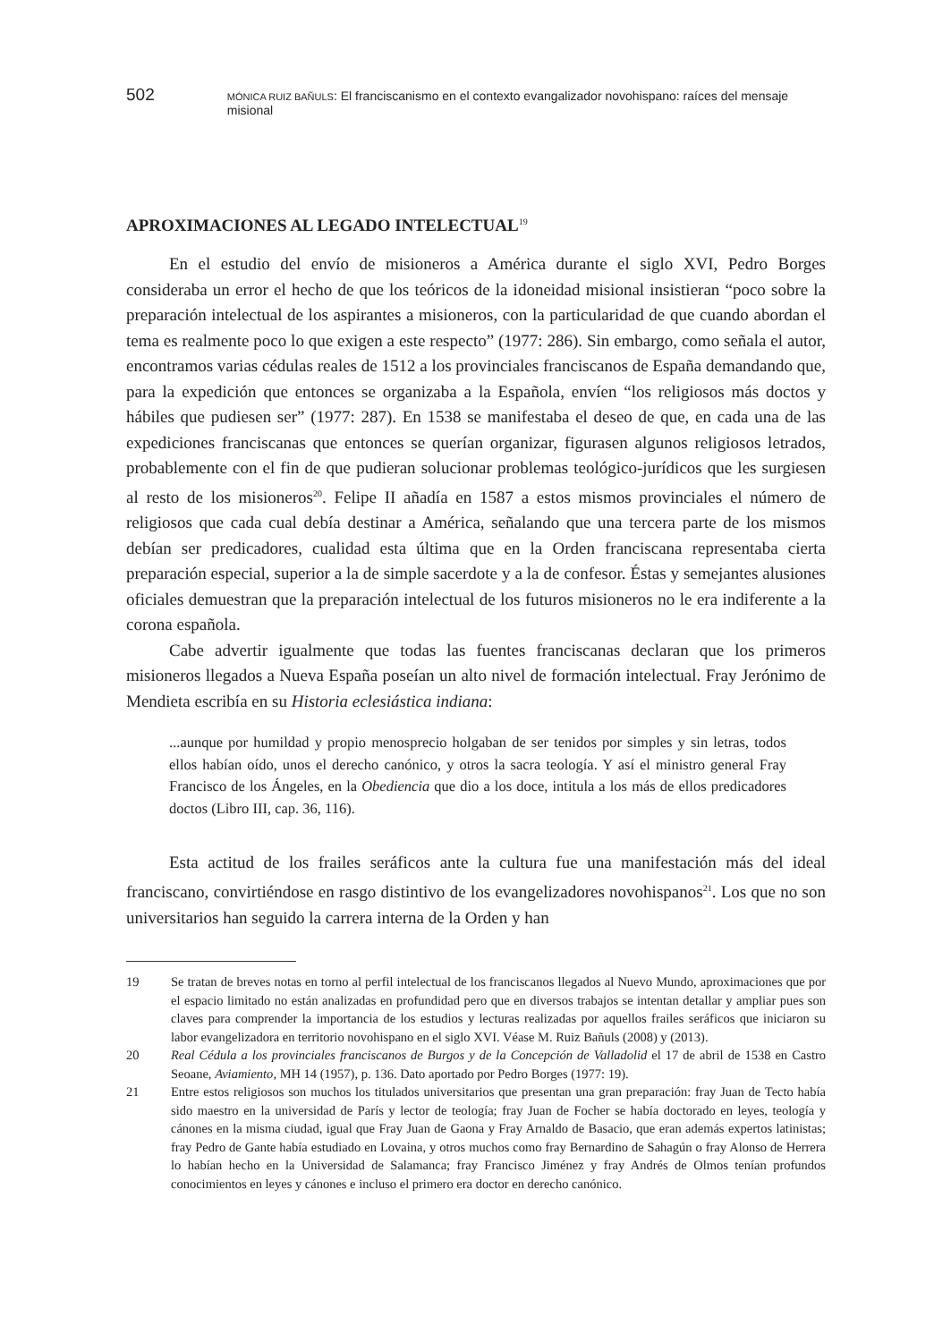502 MÓNICA RUIZ BAÑULS: El franciscanismo en el contexto evangalizador novohispano: raíces del mensaje misional
APROXIMACIONES AL LEGADO INTELECTUAL<sup>19</sup>
En el estudio del envío de misioneros a América durante el siglo XVI, Pedro Borges consideraba un error el hecho de que los teóricos de la idoneidad misional insistieran “poco sobre la preparación intelectual de los aspirantes a misioneros, con la particularidad de que cuando abordan el tema es realmente poco lo que exigen a este respecto” (1977: 286). Sin embargo, como señala el autor, encontramos varias cédulas reales de 1512 a los provinciales franciscanos de España demandando que, para la expedición que entonces se organizaba a la Española, envíen “los religiosos más doctos y hábiles que pudiesen ser” (1977: 287). En 1538 se manifestaba el deseo de que, en cada una de las expediciones franciscanas que entonces se querían organizar, figurasen algunos religiosos letrados, probablemente con el fin de que pudieran solucionar problemas teológico-jurídicos que les surgiesen al resto de los misioneros<sup>20</sup>. Felipe II añadía en 1587 a estos mismos provinciales el número de religiosos que cada cual debía destinar a América, señalando que una tercera parte de los mismos debían ser predicadores, cualidad esta última que en la Orden franciscana representaba cierta preparación especial, superior a la de simple sacerdote y a la de confesor. Éstas y semejantes alusiones oficiales demuestran que la preparación intelectual de los futuros misioneros no le era indiferente a la corona española.
Cabe advertir igualmente que todas las fuentes franciscanas declaran que los primeros misioneros llegados a Nueva España poseían un alto nivel de formación intelectual. Fray Jerónimo de Mendieta escribía en su Historia eclesiástica indiana:
...aunque por humildad y propio menosprecio holgaban de ser tenidos por simples y sin letras, todos ellos habían oído, unos el derecho canónico, y otros la sacra teología. Y así el ministro general Fray Francisco de los Ángeles, en la Obediencia que dio a los doce, intitula a los más de ellos predicadores doctos (Libro III, cap. 36, 116).
Esta actitud de los frailes seráficos ante la cultura fue una manifestación más del ideal franciscano, convirtiéndose en rasgo distintivo de los evangelizadores novohispanos<sup>21</sup>. Los que no son universitarios han seguido la carrera interna de la Orden y han
19 Se tratan de breves notas en torno al perfil intelectual de los franciscanos llegados al Nuevo Mundo, aproximaciones que por el espacio limitado no están analizadas en profundidad pero que en diversos trabajos se intentan detallar y ampliar pues son claves para comprender la importancia de los estudios y lecturas realizadas por aquellos frailes seráficos que iniciaron su labor evangelizadora en territorio novohispano en el siglo XVI. Véase M. Ruiz Bañuls (2008) y (2013).
20 Real Cédula a los provinciales franciscanos de Burgos y de la Concepción de Valladolid el 17 de abril de 1538 en Castro Seoane, Aviamiento, MH 14 (1957), p. 136. Dato aportado por Pedro Borges (1977: 19).
21 Entre estos religiosos son muchos los titulados universitarios que presentan una gran preparación: fray Juan de Tecto había sido maestro en la universidad de París y lector de teología; fray Juan de Focher se había doctorado en leyes, teología y cánones en la misma ciudad, igual que Fray Juan de Gaona y Fray Arnaldo de Basacio, que eran además expertos latinistas; fray Pedro de Gante había estudiado en Lovaina, y otros muchos como fray Bernardino de Sahagún o fray Alonso de Herrera lo habían hecho en la Universidad de Salamanca; fray Francisco Jiménez y fray Andrés de Olmos tenían profundos conocimientos en leyes y cánones e incluso el primero era doctor en derecho canónico.